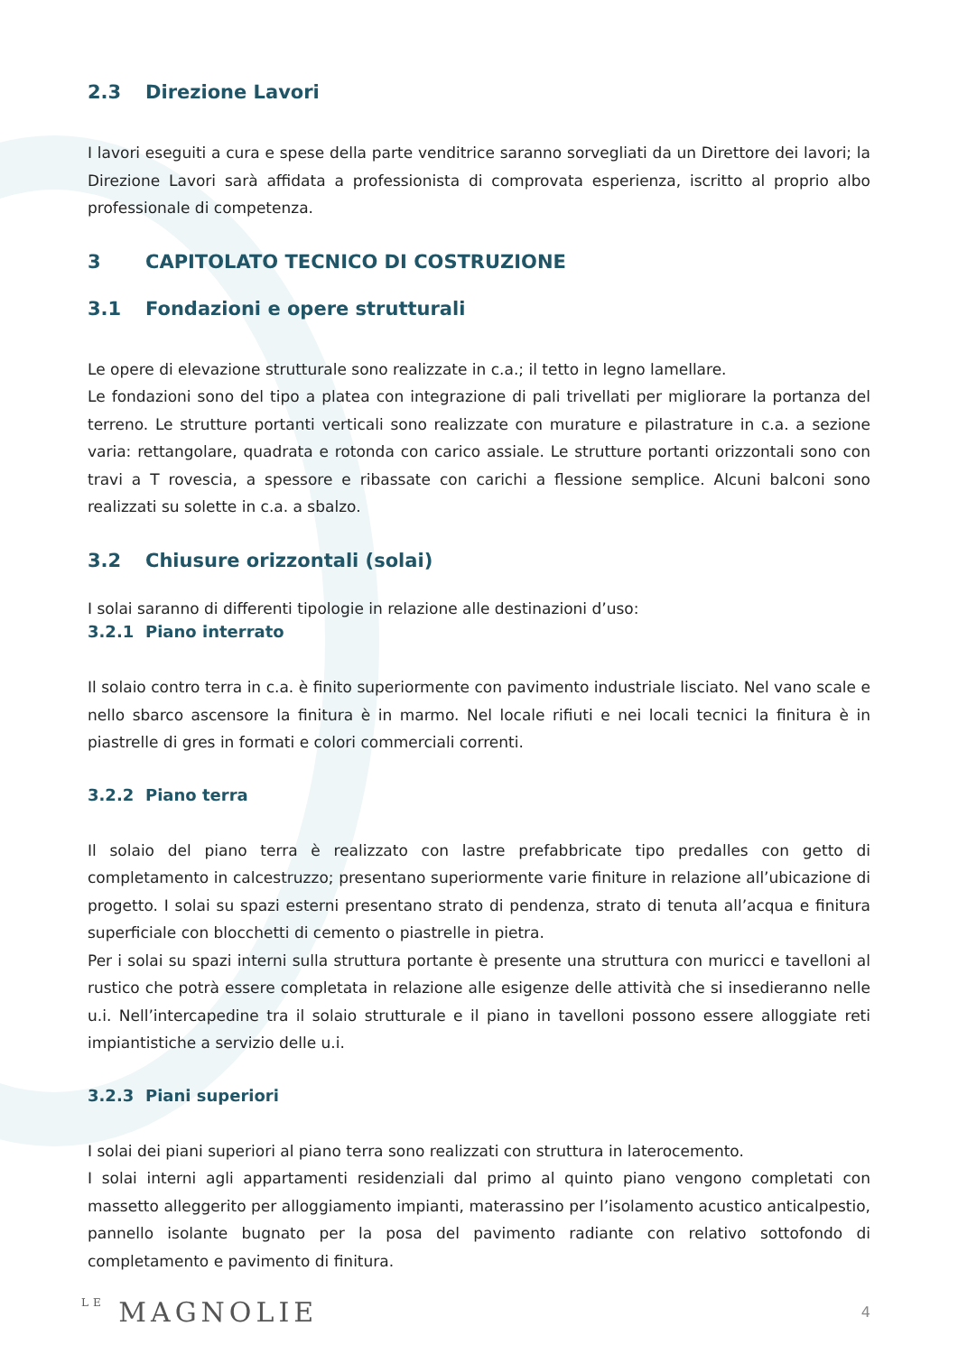2.3 Direzione Lavori
I lavori eseguiti a cura e spese della parte venditrice saranno sorvegliati da un Direttore dei lavori; la Direzione Lavori sarà affidata a professionista di comprovata esperienza, iscritto al proprio albo professionale di competenza.
3 CAPITOLATO TECNICO DI COSTRUZIONE
3.1 Fondazioni e opere strutturali
Le opere di elevazione strutturale sono realizzate in c.a.; il tetto in legno lamellare.
Le fondazioni sono del tipo a platea con integrazione di pali trivellati per migliorare la portanza del terreno. Le strutture portanti verticali sono realizzate con murature e pilastrature in c.a. a sezione varia: rettangolare, quadrata e rotonda con carico assiale. Le strutture portanti orizzontali sono con travi a T rovescia, a spessore e ribassate con carichi a flessione semplice. Alcuni balconi sono realizzati su solette in c.a. a sbalzo.
3.2 Chiusure orizzontali (solai)
I solai saranno di differenti tipologie in relazione alle destinazioni d’uso:
3.2.1 Piano interrato
Il solaio contro terra in c.a. è finito superiormente con pavimento industriale lisciato. Nel vano scale e nello sbarco ascensore la finitura è in marmo. Nel locale rifiuti e nei locali tecnici la finitura è in piastrelle di gres in formati e colori commerciali correnti.
3.2.2 Piano terra
Il solaio del piano terra è realizzato con lastre prefabbricate tipo predalles con getto di completamento in calcestruzzo; presentano superiormente varie finiture in relazione all’ubicazione di progetto. I solai su spazi esterni presentano strato di pendenza, strato di tenuta all’acqua e finitura superficiale con blocchetti di cemento o piastrelle in pietra.
Per i solai su spazi interni sulla struttura portante è presente una struttura con muricci e tavelloni al rustico che potrà essere completata in relazione alle esigenze delle attività che si insedieranno nelle u.i. Nell’intercapedine tra il solaio strutturale e il piano in tavelloni possono essere alloggiate reti impiantistiche a servizio delle u.i.
3.2.3 Piani superiori
I solai dei piani superiori al piano terra sono realizzati con struttura in laterocemento.
I solai interni agli appartamenti residenziali dal primo al quinto piano vengono completati con massetto alleggerito per alloggiamento impianti, materassino per l’isolamento acustico anticalpestio, pannello isolante bugnato per la posa del pavimento radiante con relativo sottofondo di completamento e pavimento di finitura.
LE MAGNOLIE
4